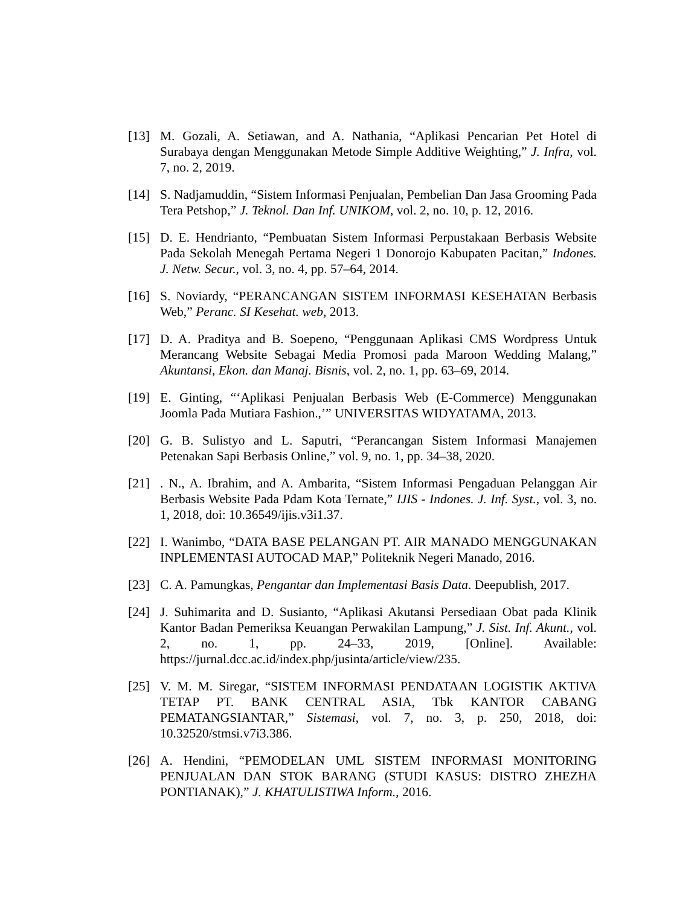[13] M. Gozali, A. Setiawan, and A. Nathania, “Aplikasi Pencarian Pet Hotel di Surabaya dengan Menggunakan Metode Simple Additive Weighting,” J. Infra, vol. 7, no. 2, 2019.
[14] S. Nadjamuddin, “Sistem Informasi Penjualan, Pembelian Dan Jasa Grooming Pada Tera Petshop,” J. Teknol. Dan Inf. UNIKOM, vol. 2, no. 10, p. 12, 2016.
[15] D. E. Hendrianto, “Pembuatan Sistem Informasi Perpustakaan Berbasis Website Pada Sekolah Menegah Pertama Negeri 1 Donorojo Kabupaten Pacitan,” Indones. J. Netw. Secur., vol. 3, no. 4, pp. 57–64, 2014.
[16] S. Noviardy, “PERANCANGAN SISTEM INFORMASI KESEHATAN Berbasis Web,” Peranc. SI Kesehat. web, 2013.
[17] D. A. Praditya and B. Soepeno, “Penggunaan Aplikasi CMS Wordpress Untuk Merancang Website Sebagai Media Promosi pada Maroon Wedding Malang,” Akuntansi, Ekon. dan Manaj. Bisnis, vol. 2, no. 1, pp. 63–69, 2014.
[19] E. Ginting, “‘Aplikasi Penjualan Berbasis Web (E-Commerce) Menggunakan Joomla Pada Mutiara Fashion.,’” UNIVERSITAS WIDYATAMA, 2013.
[20] G. B. Sulistyo and L. Saputri, “Perancangan Sistem Informasi Manajemen Petenakan Sapi Berbasis Online,” vol. 9, no. 1, pp. 34–38, 2020.
[21] . N., A. Ibrahim, and A. Ambarita, “Sistem Informasi Pengaduan Pelanggan Air Berbasis Website Pada Pdam Kota Ternate,” IJIS - Indones. J. Inf. Syst., vol. 3, no. 1, 2018, doi: 10.36549/ijis.v3i1.37.
[22] I. Wanimbo, “DATA BASE PELANGAN PT. AIR MANADO MENGGUNAKAN INPLEMENTASI AUTOCAD MAP,” Politeknik Negeri Manado, 2016.
[23] C. A. Pamungkas, Pengantar dan Implementasi Basis Data. Deepublish, 2017.
[24] J. Suhimarita and D. Susianto, “Aplikasi Akutansi Persediaan Obat pada Klinik Kantor Badan Pemeriksa Keuangan Perwakilan Lampung,” J. Sist. Inf. Akunt., vol. 2, no. 1, pp. 24–33, 2019, [Online]. Available: https://jurnal.dcc.ac.id/index.php/jusinta/article/view/235.
[25] V. M. M. Siregar, “SISTEM INFORMASI PENDATAAN LOGISTIK AKTIVA TETAP PT. BANK CENTRAL ASIA, Tbk KANTOR CABANG PEMATANGSIANTAR,” Sistemasi, vol. 7, no. 3, p. 250, 2018, doi: 10.32520/stmsi.v7i3.386.
[26] A. Hendini, “PEMODELAN UML SISTEM INFORMASI MONITORING PENJUALAN DAN STOK BARANG (STUDI KASUS: DISTRO ZHEZHA PONTIANAK),” J. KHATULISTIWA Inform., 2016.